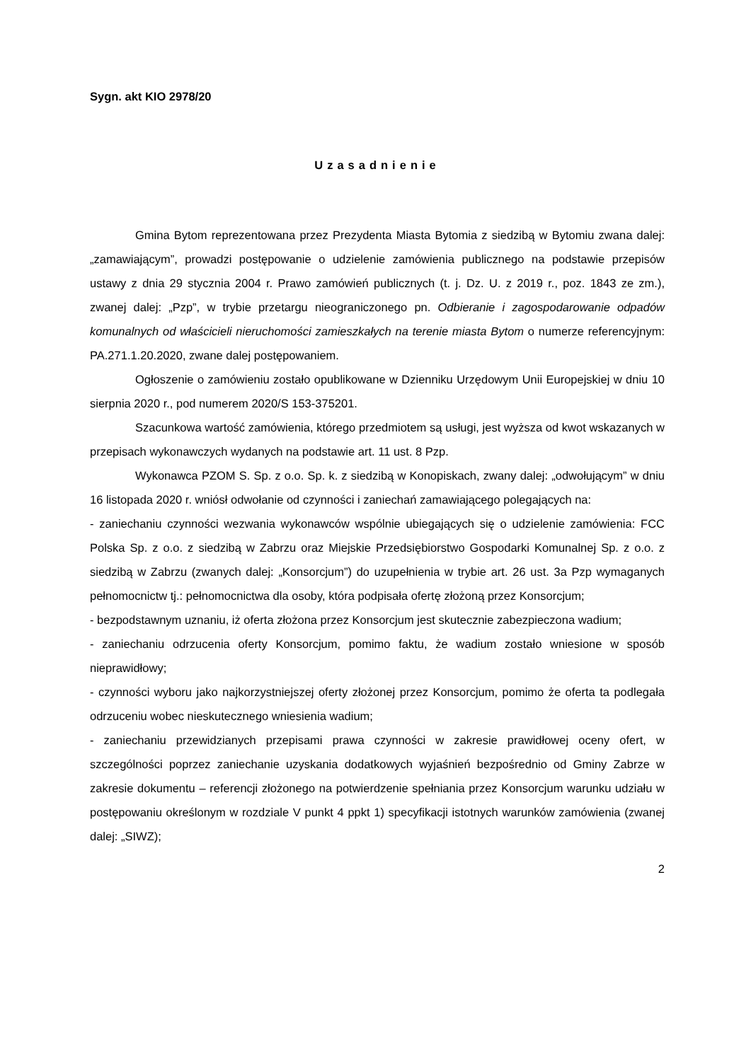Sygn. akt KIO 2978/20
Uzasadnienie
Gmina Bytom reprezentowana przez Prezydenta Miasta Bytomia z siedzibą w Bytomiu zwana dalej: „zamawiającym”, prowadzi postępowanie o udzielenie zamówienia publicznego na podstawie przepisów ustawy z dnia 29 stycznia 2004 r. Prawo zamówień publicznych (t. j. Dz. U. z 2019 r., poz. 1843 ze zm.), zwanej dalej: „Pzp”, w trybie przetargu nieograniczonego pn. Odbieranie i zagospodarowanie odpadów komunalnych od właścicieli nieruchomości zamieszkałych na terenie miasta Bytom o numerze referencyjnym: PA.271.1.20.2020, zwane dalej postępowaniem.
Ogłoszenie o zamówieniu zostało opublikowane w Dzienniku Urzędowym Unii Europejskiej w dniu 10 sierpnia 2020 r., pod numerem 2020/S 153-375201.
Szacunkowa wartość zamówienia, którego przedmiotem są usługi, jest wyższa od kwot wskazanych w przepisach wykonawczych wydanych na podstawie art. 11 ust. 8 Pzp.
Wykonawca PZOM S. Sp. z o.o. Sp. k. z siedzibą w Konopiskach, zwany dalej: „odwołującym” w dniu 16 listopada 2020 r. wniósł odwołanie od czynności i zaniechań zamawiającego polegających na:
- zaniechaniu czynności wezwania wykonawców wspólnie ubiegających się o udzielenie zamówienia: FCC Polska Sp. z o.o. z siedzibą w Zabrzu oraz Miejskie Przedsiębiorstwo Gospodarki Komunalnej Sp. z o.o. z siedzibą w Zabrzu (zwanych dalej: „Konsorcjum”) do uzupełnienia w trybie art. 26 ust. 3a Pzp wymaganych pełnomocnictw tj.: pełnomocnictwa dla osoby, która podpisała ofertę złożoną przez Konsorcjum;
- bezpodstawnym uznaniu, iż oferta złożona przez Konsorcjum jest skutecznie zabezpieczona wadium;
- zaniechaniu odrzucenia oferty Konsorcjum, pomimo faktu, że wadium zostało wniesione w sposób nieprawidłowy;
- czynności wyboru jako najkorzystniejszej oferty złożonej przez Konsorcjum, pomimo że oferta ta podlegała odrzuceniu wobec nieskutecznego wniesienia wadium;
- zaniechaniu przewidzianych przepisami prawa czynności w zakresie prawidłowej oceny ofert, w szczególności poprzez zaniechanie uzyskania dodatkowych wyjaśnień bezpośrednio od Gminy Zabrze w zakresie dokumentu – referencji złożonego na potwierdzenie spełniania przez Konsorcjum warunku udziału w postępowaniu określonym w rozdziale V punkt 4 ppkt 1) specyfikacji istotnych warunków zamówienia (zwanej dalej: „SIWZ);
2